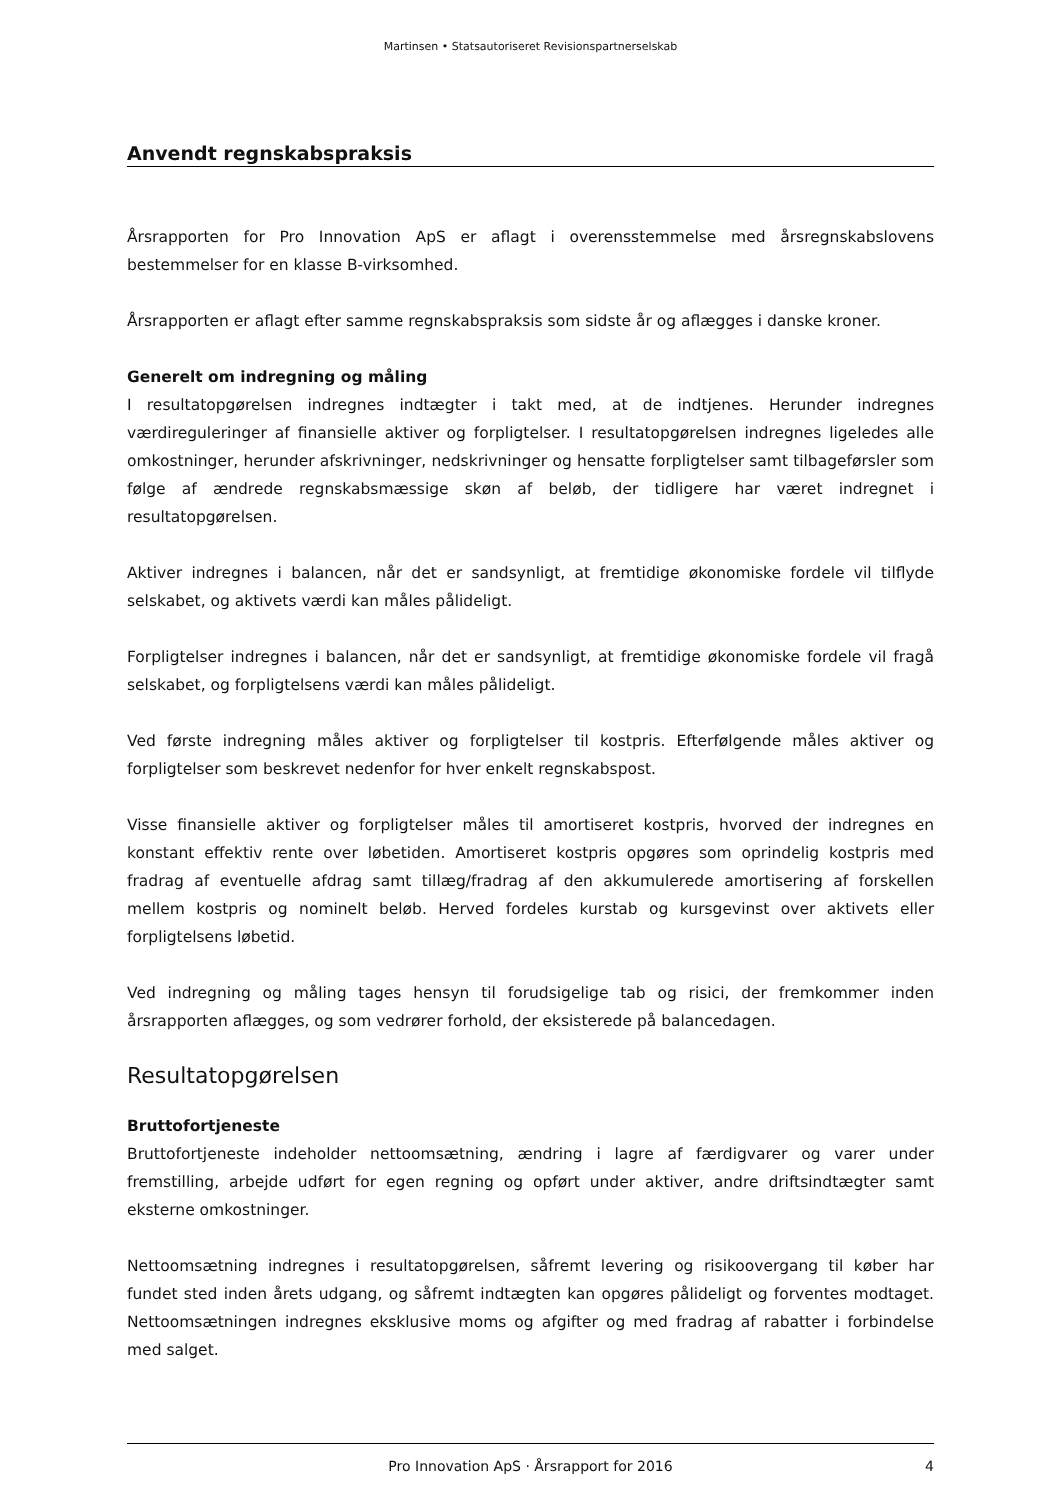Martinsen • Statsautoriseret Revisionspartnerselskab
Anvendt regnskabspraksis
Årsrapporten for Pro Innovation ApS er aflagt i overensstemmelse med årsregnskabslovens bestemmelser for en klasse B-virksomhed.
Årsrapporten er aflagt efter samme regnskabspraksis som sidste år og aflægges i danske kroner.
Generelt om indregning og måling
I resultatopgørelsen indregnes indtægter i takt med, at de indtjenes. Herunder indregnes værdireguleringer af finansielle aktiver og forpligtelser. I resultatopgørelsen indregnes ligeledes alle omkostninger, herunder afskrivninger, nedskrivninger og hensatte forpligtelser samt tilbageførsler som følge af ændrede regnskabsmæssige skøn af beløb, der tidligere har været indregnet i resultatopgørelsen.
Aktiver indregnes i balancen, når det er sandsynligt, at fremtidige økonomiske fordele vil tilflyde selskabet, og aktivets værdi kan måles pålideligt.
Forpligtelser indregnes i balancen, når det er sandsynligt, at fremtidige økonomiske fordele vil fragå selskabet, og forpligtelsens værdi kan måles pålideligt.
Ved første indregning måles aktiver og forpligtelser til kostpris. Efterfølgende måles aktiver og forpligtelser som beskrevet nedenfor for hver enkelt regnskabspost.
Visse finansielle aktiver og forpligtelser måles til amortiseret kostpris, hvorved der indregnes en konstant effektiv rente over løbetiden. Amortiseret kostpris opgøres som oprindelig kostpris med fradrag af eventuelle afdrag samt tillæg/fradrag af den akkumulerede amortisering af forskellen mellem kostpris og nominelt beløb. Herved fordeles kurstab og kursgevinst over aktivets eller forpligtelsens løbetid.
Ved indregning og måling tages hensyn til forudsigelige tab og risici, der fremkommer inden årsrapporten aflægges, og som vedrører forhold, der eksisterede på balancedagen.
Resultatopgørelsen
Bruttofortjeneste
Bruttofortjeneste indeholder nettoomsætning, ændring i lagre af færdigvarer og varer under fremstilling, arbejde udført for egen regning og opført under aktiver, andre driftsindtægter samt eksterne omkostninger.
Nettoomsætning indregnes i resultatopgørelsen, såfremt levering og risikoovergang til køber har fundet sted inden årets udgang, og såfremt indtægten kan opgøres pålideligt og forventes modtaget. Nettoomsætningen indregnes eksklusive moms og afgifter og med fradrag af rabatter i forbindelse med salget.
Pro Innovation ApS · Årsrapport for 2016 4